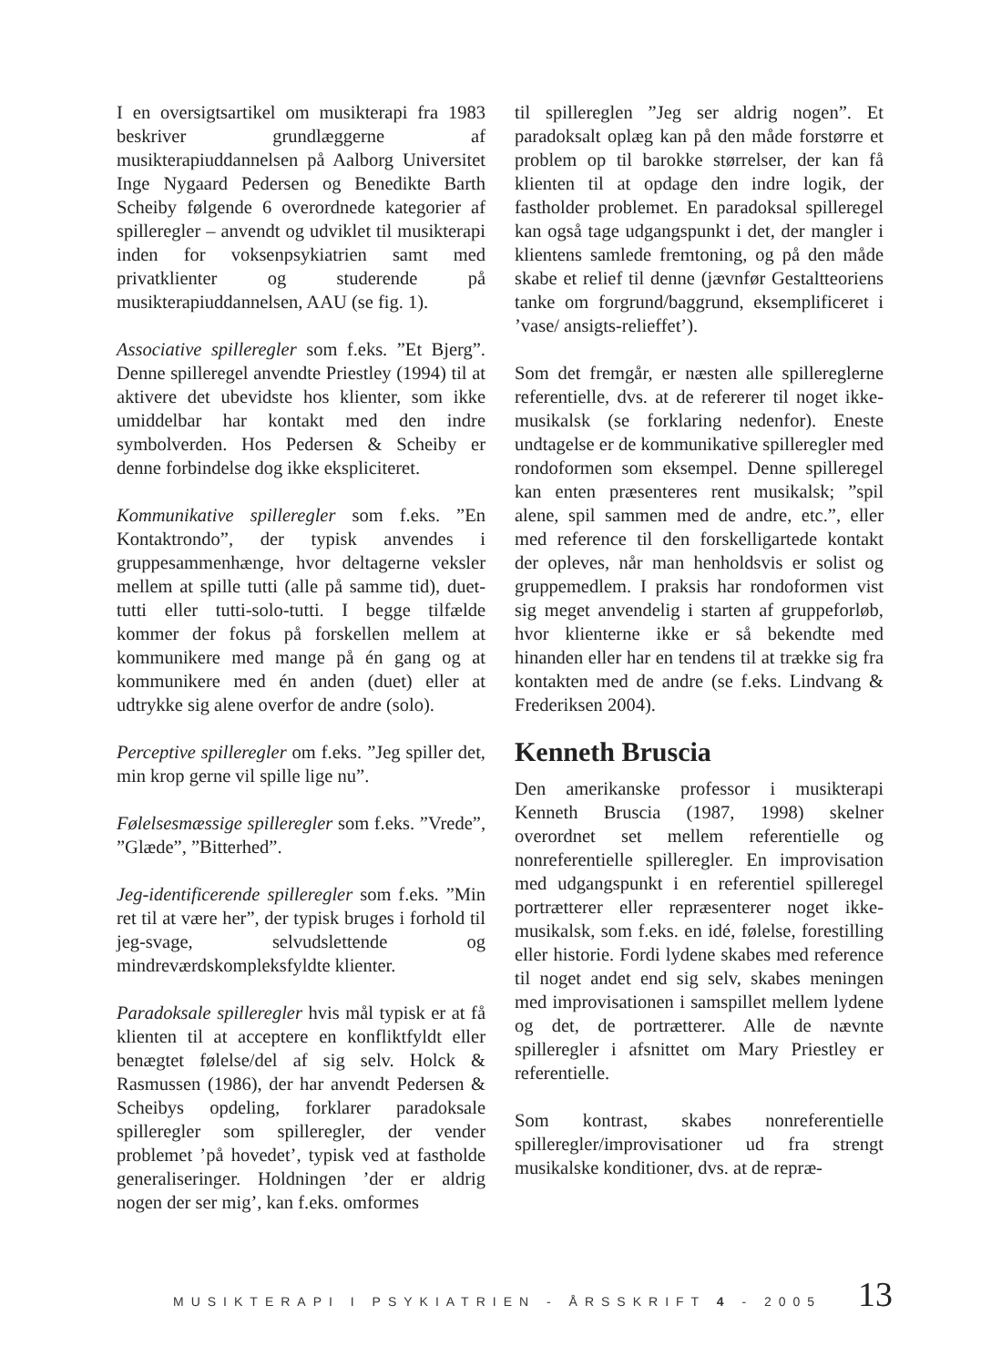I en oversigtsartikel om musikterapi fra 1983 beskriver grundlæggerne af musikterapiuddannelsen på Aalborg Universitet Inge Nygaard Pedersen og Benedikte Barth Scheiby følgende 6 overordnede kategorier af spilleregler – anvendt og udviklet til musikterapi inden for voksenpsykiatrien samt med privatklienter og studerende på musikterapiuddannelsen, AAU (se fig. 1).
Associative spilleregler som f.eks. ”Et Bjerg”. Denne spilleregel anvendte Priestley (1994) til at aktivere det ubevidste hos klienter, som ikke umiddelbar har kontakt med den indre symbolverden. Hos Pedersen & Scheiby er denne forbindelse dog ikke ekspliciteret.
Kommunikative spilleregler som f.eks. ”En Kontaktrondo”, der typisk anvendes i gruppesammenhænge, hvor deltagerne veksler mellem at spille tutti (alle på samme tid), duet-tutti eller tutti-solo-tutti. I begge tilfælde kommer der fokus på forskellen mellem at kommunikere med mange på én gang og at kommunikere med én anden (duet) eller at udtrykke sig alene overfor de andre (solo).
Perceptive spilleregler om f.eks. ”Jeg spiller det, min krop gerne vil spille lige nu”.
Følelsesmæssige spilleregler som f.eks. ”Vrede”, ”Glæde”, ”Bitterhed”.
Jeg-identificerende spilleregler som f.eks. ”Min ret til at være her”, der typisk bruges i forhold til jeg-svage, selvudslettende og mindreværdskompleksfyldte klienter.
Paradoksale spilleregler hvis mål typisk er at få klienten til at acceptere en konfliktfyldt eller benægtet følelse/del af sig selv. Holck & Rasmussen (1986), der har anvendt Pedersen & Scheibys opdeling, forklarer paradoksale spilleregler som spilleregler, der vender problemet ’på hovedet’, typisk ved at fastholde generaliseringer. Holdningen ’der er aldrig nogen der ser mig’, kan f.eks. omformes
til spillereglen ”Jeg ser aldrig nogen”. Et paradoksalt oplæg kan på den måde forstørre et problem op til barokke størrelser, der kan få klienten til at opdage den indre logik, der fastholder problemet. En paradoksal spilleregel kan også tage udgangspunkt i det, der mangler i klientens samlede fremtoning, og på den måde skabe et relief til denne (jævnfør Gestaltteoriens tanke om forgrund/baggrund, eksemplificeret i ’vase/ ansigts-relieffet’).
Som det fremgår, er næsten alle spillereglerne referentielle, dvs. at de refererer til noget ikke-musikalsk (se forklaring nedenfor). Eneste undtagelse er de kommunikative spilleregler med rondoformen som eksempel. Denne spilleregel kan enten præsenteres rent musikalsk; ”spil alene, spil sammen med de andre, etc.”, eller med reference til den forskelligartede kontakt der opleves, når man henholdsvis er solist og gruppemedlem. I praksis har rondoformen vist sig meget anvendelig i starten af gruppeforløb, hvor klienterne ikke er så bekendte med hinanden eller har en tendens til at trække sig fra kontakten med de andre (se f.eks. Lindvang & Frederiksen 2004).
Kenneth Bruscia
Den amerikanske professor i musikterapi Kenneth Bruscia (1987, 1998) skelner overordnet set mellem referentielle og nonreferentielle spilleregler. En improvisation med udgangspunkt i en referentiel spilleregel portrætterer eller repræsenterer noget ikke-musikalsk, som f.eks. en idé, følelse, forestilling eller historie. Fordi lydene skabes med reference til noget andet end sig selv, skabes meningen med improvisationen i samspillet mellem lydene og det, de portrætterer. Alle de nævnte spilleregler i afsnittet om Mary Priestley er referentielle.
Som kontrast, skabes nonreferentielle spilleregler/improvisationer ud fra strengt musikalske konditioner, dvs. at de repræ-
MUSIKTERAPI I PSYKIATRIEN - ÅRSSKRIFT 4 - 2005 13